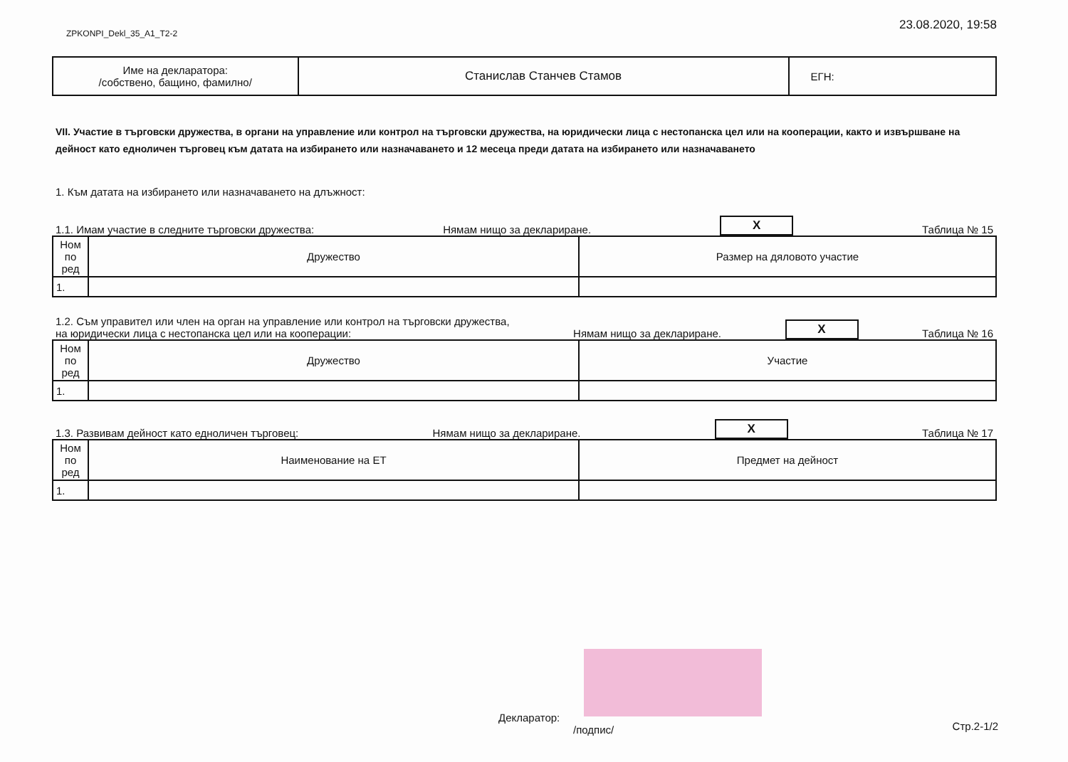ZPKONPI_Dekl_35_A1_T2-2 23.08.2020, 19:58
| Име на декларатора: /собствено, бащино, фамилно/ | Станислав Станчев Стамов | ЕГН: |
VII. Участие в търговски дружества, в органи на управление или контрол на търговски дружества, на юридически лица с нестопанска цел или на кооперации, както и извършване на дейност като едноличен търговец към датата на избирането или назначаването и 12 месеца преди датата на избирането или назначаването
1. Към датата на избирането или назначаването на длъжност:
1.1. Имам участие в следните търговски дружества: Нямам нищо за деклариране. X Таблица № 15
| Ном по ред | Дружество | Размер на дяловото участие |
| 1. | | |
1.2. Съм управител или член на орган на управление или контрол на търговски дружества,
на юридически лица с нестопанска цел или на кооперации: Нямам нищо за деклариране. X Таблица № 16
| Ном по ред | Дружество | Участие |
| 1. | | |
1.3. Развивам дейност като едноличен търговец: Нямам нищо за деклариране. X Таблица № 17
| Ном по ред | Наименование на ЕТ | Предмет на дейност |
| 1. | | |
Декларатор:
/подпис/
Стр.2-1/2